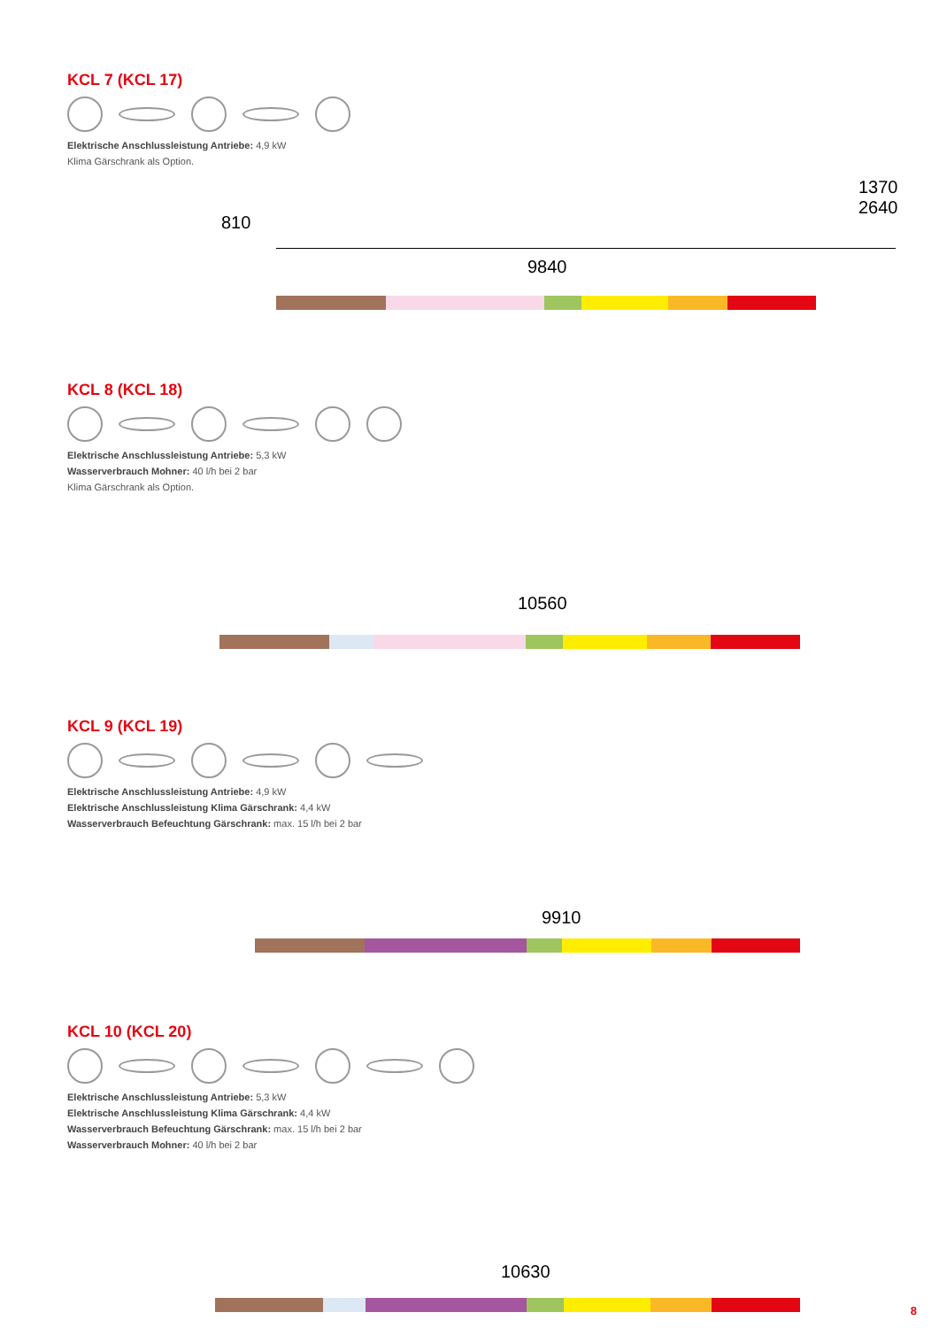KCL 7 (KCL 17)
Elektrische Anschlussleistung Antriebe: 4,9 kW
Klima Gärschrank als Option.
9840
1370 2640
810
KCL 8 (KCL 18)
Elektrische Anschlussleistung Antriebe: 5,3 kW
Wasserverbrauch Mohner: 40 l/h bei 2 bar
Klima Gärschrank als Option.
10560
KCL 9 (KCL 19)
Elektrische Anschlussleistung Antriebe: 4,9 kW
Elektrische Anschlussleistung Klima Gärschrank: 4,4 kW
Wasserverbrauch Befeuchtung Gärschrank: max. 15 l/h bei 2 bar
9910
KCL 10 (KCL 20)
Elektrische Anschlussleistung Antriebe: 5,3 kW
Elektrische Anschlussleistung Klima Gärschrank: 4,4 kW
Wasserverbrauch Befeuchtung Gärschrank: max. 15 l/h bei 2 bar
Wasserverbrauch Mohner: 40 l/h bei 2 bar
10630
8